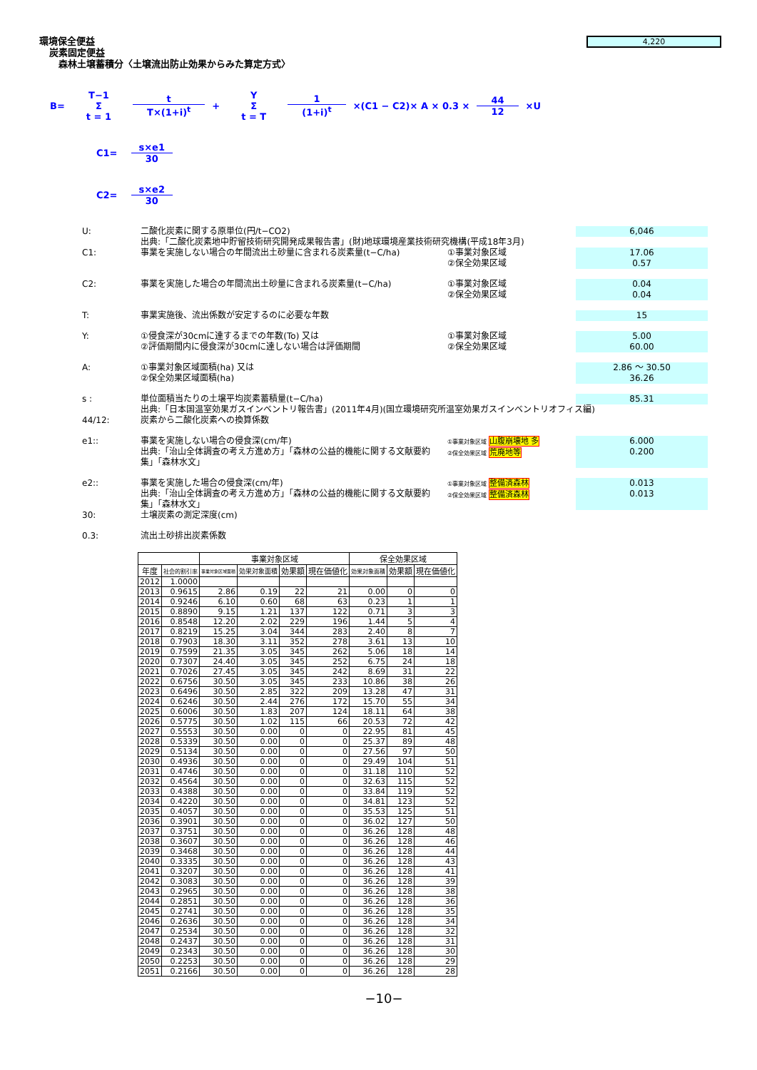環境保全便益
炭素固定便益
森林土壌蓄積分〈土壌流出防止効果からみた算定方式〉
4,220
B= T−1 Σ t = 1 t T×(1+i)<sup>t</sup> + Y Σ t = T 1 (1+i)<sup>t</sup> ×(C1 − C2)× A × 0.3 × 44 12 ×U
C1= s×e1 30
C2= s×e2 30
U: 二酸化炭素に関する原単位(円/t−CO2) 6,046
出典:「二酸化炭素地中貯留技術研究開発成果報告書」(財)地球環境産業技術研究機構(平成18年3月)
C1: 事業を実施しない場合の年間流出土砂量に含まれる炭素量(t−C/ha) ①事業対象区域
②保全効果区域 17.06
0.57
C2: 事業を実施した場合の年間流出土砂量に含まれる炭素量(t−C/ha) ①事業対象区域
②保全効果区域 0.04
0.04
T: 事業実施後、流出係数が安定するのに必要な年数 15
Y: ①侵食深が30cmに達するまでの年数(To) 又は
②評価期間内に侵食深が30cmに達しない場合は評価期間 ①事業対象区域
②保全効果区域 5.00
60.00
A: ①事業対象区域面積(ha) 又は
②保全効果区域面積(ha) 2.86 ～ 30.50
36.26
s : 単位面積当たりの土壌平均炭素蓄積量(t−C/ha) 85.31
出典:「日本国温室効果ガスインベントリ報告書」(2011年4月)(国立環境研究所温室効果ガスインベントリオフィス編)
44/12: 炭素から二酸化炭素への換算係数
e1:: 事業を実施しない場合の侵食深(cm/年)
出典:「治山全体調査の考え方進め方」「森林の公益的機能に関する文献要約集」「森林水文」 ①事業対象区域 山腹崩壊地 多
②保全効果区域 荒廃地等 6.000
0.200
e2:: 事業を実施した場合の侵食深(cm/年)
出典:「治山全体調査の考え方進め方」「森林の公益的機能に関する文献要約集」「森林水文」 ①事業対象区域 整備済森林
②保全効果区域 整備済森林 0.013
0.013
30: 土壌炭素の測定深度(cm)
0.3: 流出土砂排出炭素係数
| | | 事業対象区域 | | | | 保全効果区域 | | |
| --- | --- | --- | --- | --- | --- | --- | --- | --- |
| 年度 | 社会的割引率 | 事業対象区域面積 | 効果対象面積 | 効果額 | 現在価値化 | 効果対象面積 | 効果額 | 現在価値化 |
| 2012 | 1.0000 | | | | | | | |
| 2013 | 0.9615 | 2.86 | 0.19 | 22 | 21 | 0.00 | 0 | 0 |
| 2014 | 0.9246 | 6.10 | 0.60 | 68 | 63 | 0.23 | 1 | 1 |
| 2015 | 0.8890 | 9.15 | 1.21 | 137 | 122 | 0.71 | 3 | 3 |
| 2016 | 0.8548 | 12.20 | 2.02 | 229 | 196 | 1.44 | 5 | 4 |
| 2017 | 0.8219 | 15.25 | 3.04 | 344 | 283 | 2.40 | 8 | 7 |
| 2018 | 0.7903 | 18.30 | 3.11 | 352 | 278 | 3.61 | 13 | 10 |
| 2019 | 0.7599 | 21.35 | 3.05 | 345 | 262 | 5.06 | 18 | 14 |
| 2020 | 0.7307 | 24.40 | 3.05 | 345 | 252 | 6.75 | 24 | 18 |
| 2021 | 0.7026 | 27.45 | 3.05 | 345 | 242 | 8.69 | 31 | 22 |
| 2022 | 0.6756 | 30.50 | 3.05 | 345 | 233 | 10.86 | 38 | 26 |
| 2023 | 0.6496 | 30.50 | 2.85 | 322 | 209 | 13.28 | 47 | 31 |
| 2024 | 0.6246 | 30.50 | 2.44 | 276 | 172 | 15.70 | 55 | 34 |
| 2025 | 0.6006 | 30.50 | 1.83 | 207 | 124 | 18.11 | 64 | 38 |
| 2026 | 0.5775 | 30.50 | 1.02 | 115 | 66 | 20.53 | 72 | 42 |
| 2027 | 0.5553 | 30.50 | 0.00 | 0 | 0 | 22.95 | 81 | 45 |
| 2028 | 0.5339 | 30.50 | 0.00 | 0 | 0 | 25.37 | 89 | 48 |
| 2029 | 0.5134 | 30.50 | 0.00 | 0 | 0 | 27.56 | 97 | 50 |
| 2030 | 0.4936 | 30.50 | 0.00 | 0 | 0 | 29.49 | 104 | 51 |
| 2031 | 0.4746 | 30.50 | 0.00 | 0 | 0 | 31.18 | 110 | 52 |
| 2032 | 0.4564 | 30.50 | 0.00 | 0 | 0 | 32.63 | 115 | 52 |
| 2033 | 0.4388 | 30.50 | 0.00 | 0 | 0 | 33.84 | 119 | 52 |
| 2034 | 0.4220 | 30.50 | 0.00 | 0 | 0 | 34.81 | 123 | 52 |
| 2035 | 0.4057 | 30.50 | 0.00 | 0 | 0 | 35.53 | 125 | 51 |
| 2036 | 0.3901 | 30.50 | 0.00 | 0 | 0 | 36.02 | 127 | 50 |
| 2037 | 0.3751 | 30.50 | 0.00 | 0 | 0 | 36.26 | 128 | 48 |
| 2038 | 0.3607 | 30.50 | 0.00 | 0 | 0 | 36.26 | 128 | 46 |
| 2039 | 0.3468 | 30.50 | 0.00 | 0 | 0 | 36.26 | 128 | 44 |
| 2040 | 0.3335 | 30.50 | 0.00 | 0 | 0 | 36.26 | 128 | 43 |
| 2041 | 0.3207 | 30.50 | 0.00 | 0 | 0 | 36.26 | 128 | 41 |
| 2042 | 0.3083 | 30.50 | 0.00 | 0 | 0 | 36.26 | 128 | 39 |
| 2043 | 0.2965 | 30.50 | 0.00 | 0 | 0 | 36.26 | 128 | 38 |
| 2044 | 0.2851 | 30.50 | 0.00 | 0 | 0 | 36.26 | 128 | 36 |
| 2045 | 0.2741 | 30.50 | 0.00 | 0 | 0 | 36.26 | 128 | 35 |
| 2046 | 0.2636 | 30.50 | 0.00 | 0 | 0 | 36.26 | 128 | 34 |
| 2047 | 0.2534 | 30.50 | 0.00 | 0 | 0 | 36.26 | 128 | 32 |
| 2048 | 0.2437 | 30.50 | 0.00 | 0 | 0 | 36.26 | 128 | 31 |
| 2049 | 0.2343 | 30.50 | 0.00 | 0 | 0 | 36.26 | 128 | 30 |
| 2050 | 0.2253 | 30.50 | 0.00 | 0 | 0 | 36.26 | 128 | 29 |
| 2051 | 0.2166 | 30.50 | 0.00 | 0 | 0 | 36.26 | 128 | 28 |
−10−